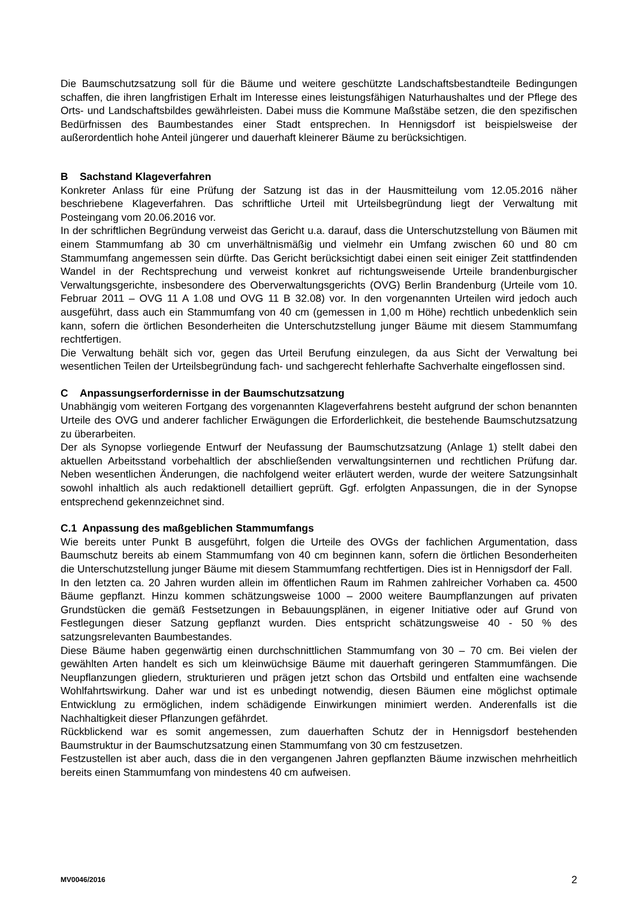Die Baumschutzsatzung soll für die Bäume und weitere geschützte Landschaftsbestandteile Bedingungen schaffen, die ihren langfristigen Erhalt im Interesse eines leistungsfähigen Naturhaushaltes und der Pflege des Orts- und Landschaftsbildes gewährleisten. Dabei muss die Kommune Maßstäbe setzen, die den spezifischen Bedürfnissen des Baumbestandes einer Stadt entsprechen. In Hennigsdorf ist beispielsweise der außerordentlich hohe Anteil jüngerer und dauerhaft kleinerer Bäume zu berücksichtigen.
B Sachstand Klageverfahren
Konkreter Anlass für eine Prüfung der Satzung ist das in der Hausmitteilung vom 12.05.2016 näher beschriebene Klageverfahren. Das schriftliche Urteil mit Urteilsbegründung liegt der Verwaltung mit Posteingang vom 20.06.2016 vor.
In der schriftlichen Begründung verweist das Gericht u.a. darauf, dass die Unterschutzstellung von Bäumen mit einem Stammumfang ab 30 cm unverhältnismäßig und vielmehr ein Umfang zwischen 60 und 80 cm Stammumfang angemessen sein dürfte. Das Gericht berücksichtigt dabei einen seit einiger Zeit stattfindenden Wandel in der Rechtsprechung und verweist konkret auf richtungsweisende Urteile brandenburgischer Verwaltungsgerichte, insbesondere des Oberverwaltungsgerichts (OVG) Berlin Brandenburg (Urteile vom 10. Februar 2011 – OVG 11 A 1.08 und OVG 11 B 32.08) vor. In den vorgenannten Urteilen wird jedoch auch ausgeführt, dass auch ein Stammumfang von 40 cm (gemessen in 1,00 m Höhe) rechtlich unbedenklich sein kann, sofern die örtlichen Besonderheiten die Unterschutzstellung junger Bäume mit diesem Stammumfang rechtfertigen.
Die Verwaltung behält sich vor, gegen das Urteil Berufung einzulegen, da aus Sicht der Verwaltung bei wesentlichen Teilen der Urteilsbegründung fach- und sachgerecht fehlerhafte Sachverhalte eingeflossen sind.
C Anpassungserfordernisse in der Baumschutzsatzung
Unabhängig vom weiteren Fortgang des vorgenannten Klageverfahrens besteht aufgrund der schon benannten Urteile des OVG und anderer fachlicher Erwägungen die Erforderlichkeit, die bestehende Baumschutzsatzung zu überarbeiten.
Der als Synopse vorliegende Entwurf der Neufassung der Baumschutzsatzung (Anlage 1) stellt dabei den aktuellen Arbeitsstand vorbehaltlich der abschließenden verwaltungsinternen und rechtlichen Prüfung dar. Neben wesentlichen Änderungen, die nachfolgend weiter erläutert werden, wurde der weitere Satzungsinhalt sowohl inhaltlich als auch redaktionell detailliert geprüft. Ggf. erfolgten Anpassungen, die in der Synopse entsprechend gekennzeichnet sind.
C.1 Anpassung des maßgeblichen Stammumfangs
Wie bereits unter Punkt B ausgeführt, folgen die Urteile des OVGs der fachlichen Argumentation, dass Baumschutz bereits ab einem Stammumfang von 40 cm beginnen kann, sofern die örtlichen Besonderheiten die Unterschutzstellung junger Bäume mit diesem Stammumfang rechtfertigen. Dies ist in Hennigsdorf der Fall.
In den letzten ca. 20 Jahren wurden allein im öffentlichen Raum im Rahmen zahlreicher Vorhaben ca. 4500 Bäume gepflanzt. Hinzu kommen schätzungsweise 1000 – 2000 weitere Baumpflanzungen auf privaten Grundstücken die gemäß Festsetzungen in Bebauungsplänen, in eigener Initiative oder auf Grund von Festlegungen dieser Satzung gepflanzt wurden. Dies entspricht schätzungsweise 40 - 50 % des satzungsrelevanten Baumbestandes.
Diese Bäume haben gegenwärtig einen durchschnittlichen Stammumfang von 30 – 70 cm. Bei vielen der gewählten Arten handelt es sich um kleinwüchsige Bäume mit dauerhaft geringeren Stammumfängen. Die Neupflanzungen gliedern, strukturieren und prägen jetzt schon das Ortsbild und entfalten eine wachsende Wohlfahrtswirkung. Daher war und ist es unbedingt notwendig, diesen Bäumen eine möglichst optimale Entwicklung zu ermöglichen, indem schädigende Einwirkungen minimiert werden. Anderenfalls ist die Nachhaltigkeit dieser Pflanzungen gefährdet.
Rückblickend war es somit angemessen, zum dauerhaften Schutz der in Hennigsdorf bestehenden Baumstruktur in der Baumschutzsatzung einen Stammumfang von 30 cm festzusetzen.
Festzustellen ist aber auch, dass die in den vergangenen Jahren gepflanzten Bäume inzwischen mehrheitlich bereits einen Stammumfang von mindestens 40 cm aufweisen.
MV0046/2016 2